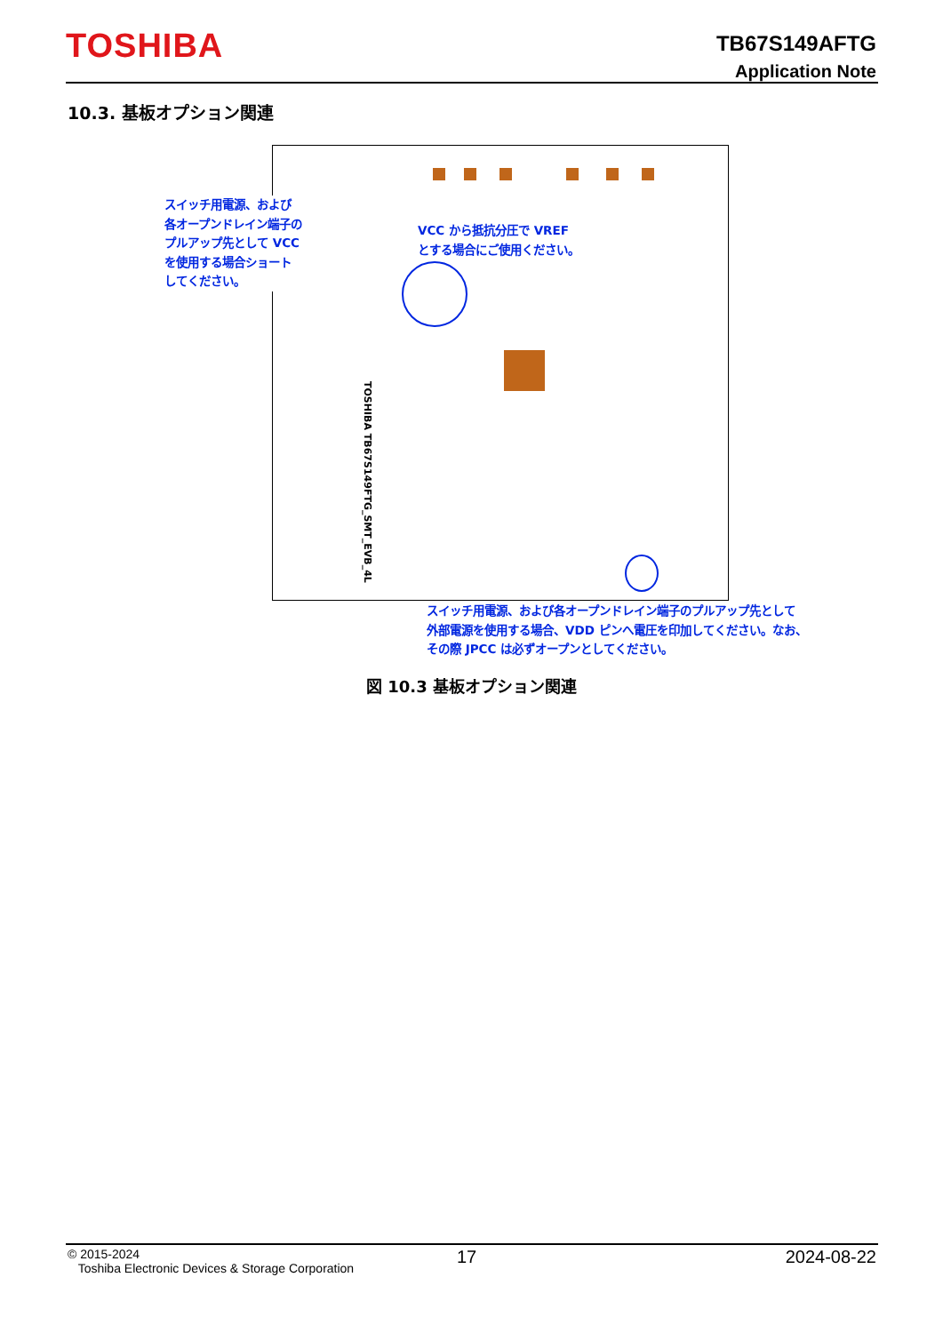TOSHIBA
TB67S149AFTG
Application Note
10.3. 基板オプション関連
TOSHIBA TB67S149FTG_SMT_EVB_4L
スイッチ用電源、および
各オープンドレイン端子の
プルアップ先として VCC
を使用する場合ショート
してください。
VCC から抵抗分圧で VREF
とする場合にご使用ください。
スイッチ用電源、および各オープンドレイン端子のプルアップ先として
外部電源を使用する場合、VDD ピンへ電圧を印加してください。なお、
その際 JPCC は必ずオープンとしてください。
図 10.3 基板オプション関連
© 2015-2024
Toshiba Electronic Devices & Storage Corporation
17 2024-08-22